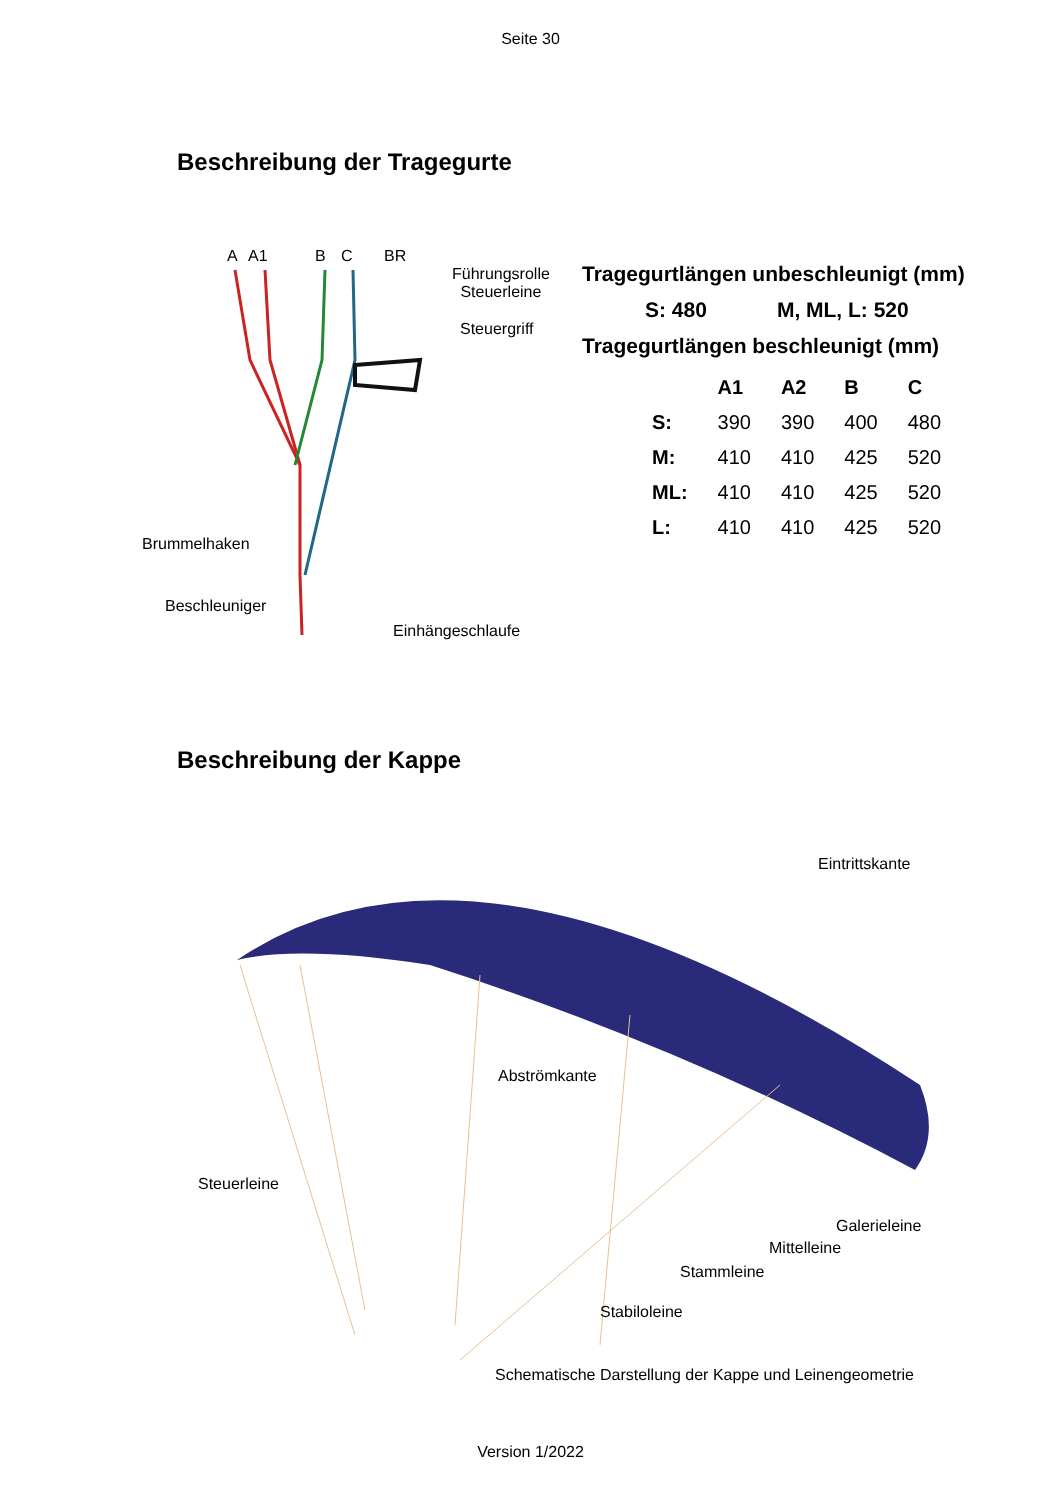Seite 30
Beschreibung der Tragegurte
A A1 B C BR
Führungsrolle
Steuerleine
Steuergriff
Brummelhaken
Beschleuniger
Einhängeschlaufe
Tragegurtlängen unbeschleunigt (mm)
S: 480 M, ML, L: 520
Tragegurtlängen beschleunigt (mm)
| | A1 | A2 | B | C |
| --- | --- | --- | --- | --- |
| S: | 390 | 390 | 400 | 480 |
| M: | 410 | 410 | 425 | 520 |
| ML: | 410 | 410 | 425 | 520 |
| L: | 410 | 410 | 425 | 520 |
Beschreibung der Kappe
Eintrittskante
Abströmkante
Steuerleine
Galerieleine
Mittelleine
Stammleine
Stabiloleine
Schematische Darstellung der Kappe und Leinengeometrie
Version 1/2022